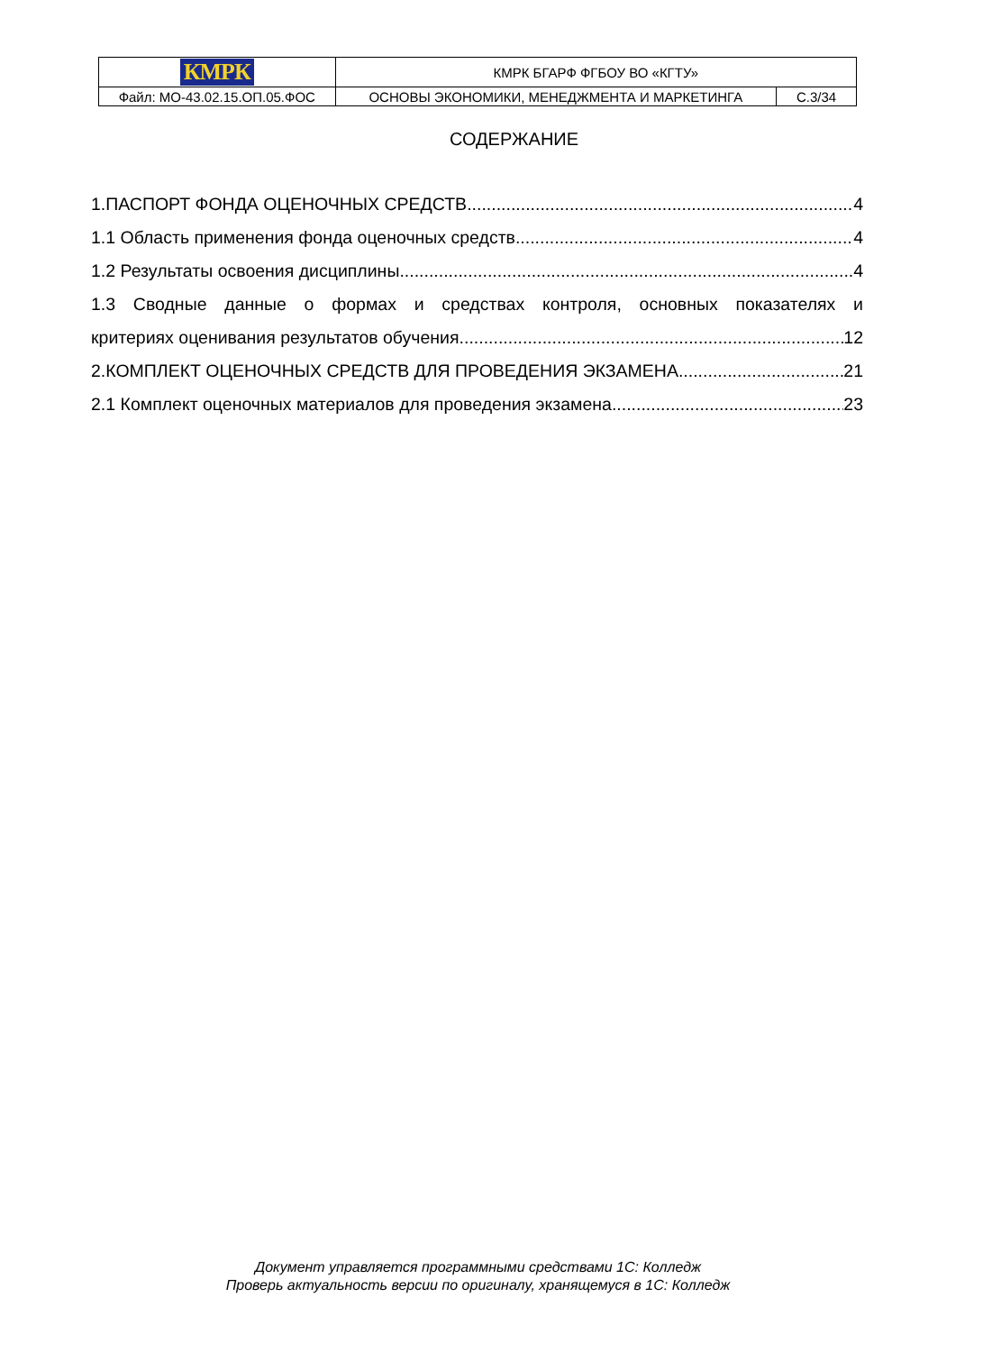| КМРК | КМРК БГАРФ ФГБОУ ВО «КГТУ» | |
| Файл: МО-43.02.15.ОП.05.ФОС | ОСНОВЫ ЭКОНОМИКИ, МЕНЕДЖМЕНТА И МАРКЕТИНГА | С.3/34 |
СОДЕРЖАНИЕ
1.ПАСПОРТ ФОНДА ОЦЕНОЧНЫХ СРЕДСТВ 4
1.1 Область применения фонда оценочных средств 4
1.2 Результаты освоения дисциплины 4
1.3 Сводные данные о формах и средствах контроля, основных показателях и
критериях оценивания результатов обучения 12
2.КОМПЛЕКТ ОЦЕНОЧНЫХ СРЕДСТВ ДЛЯ ПРОВЕДЕНИЯ ЭКЗАМЕНА 21
2.1 Комплект оценочных материалов для проведения экзамена 23
Документ управляется программными средствами 1С: Колледж
Проверь актуальность версии по оригиналу, хранящемуся в 1С: Колледж